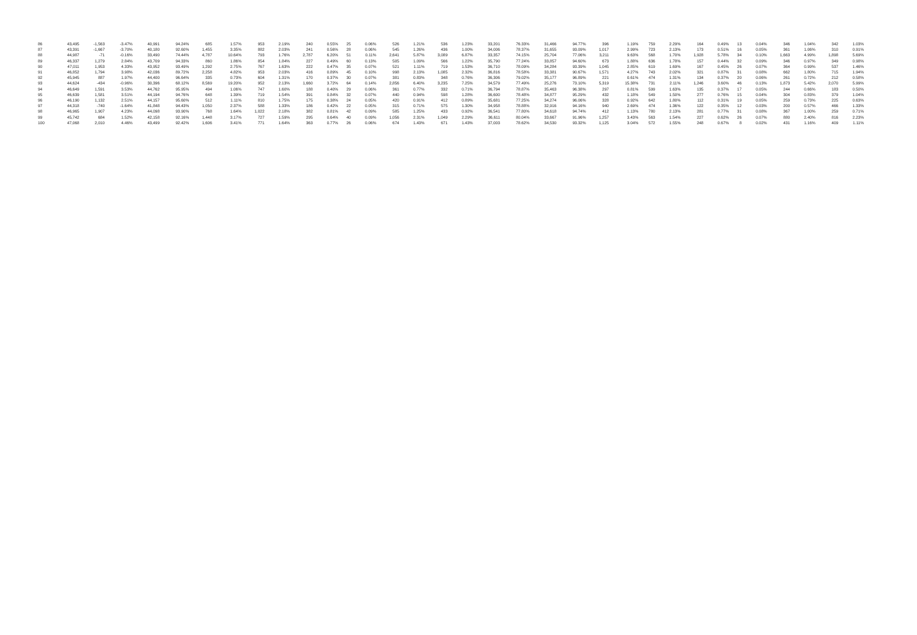| 86 | 43,495 | -1,563 | -3.47% | 40,991 | 94.24% | 685 | 1.57% | 953 | 2.19% | 240 | 0.55% | 25 | 0.06% | 526 | 1.21% | 536 | 1.23% | 33,201 | 76.33% | 31,466 | 94.77% | 396 | 1.19% | 759 | 2.29% | 164 | 0.49% | 13 | 0.04% | 346 | 1.04% | 342 | 1.03% |
| 87 | 43,391 | -1,667 | -3.70% | 40,180 | 92.60% | 1,455 | 3.35% | 882 | 2.03% | 241 | 0.56% | 28 | 0.06% | 545 | 1.26% | 436 | 1.00% | 34,006 | 78.37% | 31,655 | 93.09% | 1,017 | 2.99% | 723 | 2.13% | 173 | 0.51% | 16 | 0.05% | 361 | 1.06% | 310 | 0.91% |
| 88 | 44,987 | -71 | -0.16% | 33,490 | 74.44% | 4,787 | 10.64% | 793 | 1.76% | 2,787 | 6.20% | 51 | 0.11% | 2,641 | 5.87% | 3,089 | 6.87% | 33,357 | 74.15% | 25,704 | 77.06% | 3,211 | 9.63% | 568 | 1.70% | 1,928 | 5.78% | 34 | 0.10% | 1,663 | 4.99% | 1,898 | 5.69% |
| 89 | 46,337 | 1,279 | 2.84% | 43,709 | 94.33% | 860 | 1.86% | 854 | 1.84% | 227 | 0.49% | 60 | 0.13% | 505 | 1.09% | 566 | 1.22% | 35,790 | 77.24% | 33,857 | 94.60% | 673 | 1.88% | 636 | 1.78% | 157 | 0.44% | 32 | 0.09% | 346 | 0.97% | 349 | 0.98% |
| 90 | 47,011 | 1,953 | 4.33% | 43,952 | 93.49% | 1,292 | 2.75% | 767 | 1.63% | 222 | 0.47% | 35 | 0.07% | 521 | 1.11% | 719 | 1.53% | 36,710 | 78.09% | 34,284 | 93.39% | 1,045 | 2.85% | 619 | 1.69% | 167 | 0.45% | 26 | 0.07% | 364 | 0.99% | 537 | 1.46% |
| 91 | 46,852 | 1,794 | 3.98% | 42,036 | 89.72% | 2,258 | 4.82% | 953 | 2.03% | 416 | 0.89% | 45 | 0.10% | 998 | 2.13% | 1,085 | 2.32% | 36,816 | 78.58% | 33,381 | 90.67% | 1,571 | 4.27% | 743 | 2.02% | 321 | 0.87% | 31 | 0.08% | 662 | 1.80% | 715 | 1.94% |
| 92 | 45,945 | 887 | 1.97% | 44,400 | 96.64% | 335 | 0.73% | 604 | 1.31% | 170 | 0.37% | 30 | 0.07% | 381 | 0.83% | 348 | 0.76% | 36,306 | 79.02% | 35,177 | 96.89% | 221 | 0.61% | 474 | 1.31% | 134 | 0.37% | 20 | 0.06% | 261 | 0.72% | 212 | 0.58% |
| 93 | 44,624 | -434 | -0.96% | 30,396 | 68.12% | 8,569 | 19.20% | 952 | 2.13% | 1,660 | 3.72% | 64 | 0.14% | 2,856 | 6.40% | 3,235 | 7.25% | 34,579 | 77.49% | 25,276 | 73.10% | 5,319 | 15.38% | 731 | 2.11% | 1,246 | 3.60% | 46 | 0.13% | 1,873 | 5.42% | 2,070 | 5.99% |
| 94 | 46,649 | 1,591 | 3.53% | 44,762 | 95.95% | 494 | 1.06% | 747 | 1.60% | 188 | 0.40% | 29 | 0.06% | 361 | 0.77% | 332 | 0.71% | 36,794 | 78.87% | 35,463 | 96.38% | 297 | 0.81% | 599 | 1.63% | 135 | 0.37% | 17 | 0.05% | 244 | 0.66% | 183 | 0.50% |
| 95 | 46,639 | 1,581 | 3.51% | 44,194 | 94.76% | 648 | 1.39% | 719 | 1.54% | 391 | 0.84% | 32 | 0.07% | 440 | 0.94% | 598 | 1.28% | 36,600 | 78.48% | 34,877 | 95.29% | 432 | 1.18% | 549 | 1.50% | 277 | 0.76% | 15 | 0.04% | 304 | 0.83% | 379 | 1.04% |
| 96 | 46,190 | 1,132 | 2.51% | 44,157 | 95.60% | 512 | 1.11% | 810 | 1.75% | 175 | 0.38% | 24 | 0.05% | 420 | 0.91% | 412 | 0.89% | 35,681 | 77.25% | 34,274 | 96.06% | 328 | 0.92% | 642 | 1.80% | 112 | 0.31% | 19 | 0.05% | 259 | 0.73% | 225 | 0.63% |
| 97 | 44,318 | -740 | -1.64% | 41,848 | 94.43% | 1,050 | 2.37% | 588 | 1.33% | 186 | 0.42% | 22 | 0.05% | 315 | 0.71% | 575 | 1.30% | 34,958 | 78.88% | 32,916 | 94.16% | 940 | 2.69% | 474 | 1.36% | 122 | 0.35% | 12 | 0.03% | 200 | 0.57% | 466 | 1.33% |
| 98 | 46,965 | 1,907 | 4.23% | 44,098 | 93.90% | 768 | 1.64% | 1,022 | 2.18% | 382 | 0.81% | 42 | 0.09% | 585 | 1.25% | 433 | 0.92% | 36,541 | 77.80% | 34,618 | 94.74% | 412 | 1.13% | 780 | 2.13% | 281 | 0.77% | 31 | 0.08% | 367 | 1.00% | 259 | 0.71% |
| 99 | 45,742 | 684 | 1.52% | 42,158 | 92.16% | 1,448 | 3.17% | 727 | 1.59% | 295 | 0.64% | 40 | 0.09% | 1,056 | 2.31% | 1,049 | 2.29% | 36,611 | 80.04% | 33,667 | 91.96% | 1,257 | 3.43% | 563 | 1.54% | 227 | 0.62% | 26 | 0.07% | 880 | 2.40% | 816 | 2.23% |
| 100 | 47,068 | 2,010 | 4.46% | 43,499 | 92.42% | 1,606 | 3.41% | 771 | 1.64% | 363 | 0.77% | 26 | 0.06% | 674 | 1.43% | 671 | 1.43% | 37,003 | 78.62% | 34,530 | 93.32% | 1,125 | 3.04% | 572 | 1.55% | 248 | 0.67% | 8 | 0.02% | 431 | 1.16% | 409 | 1.11% |